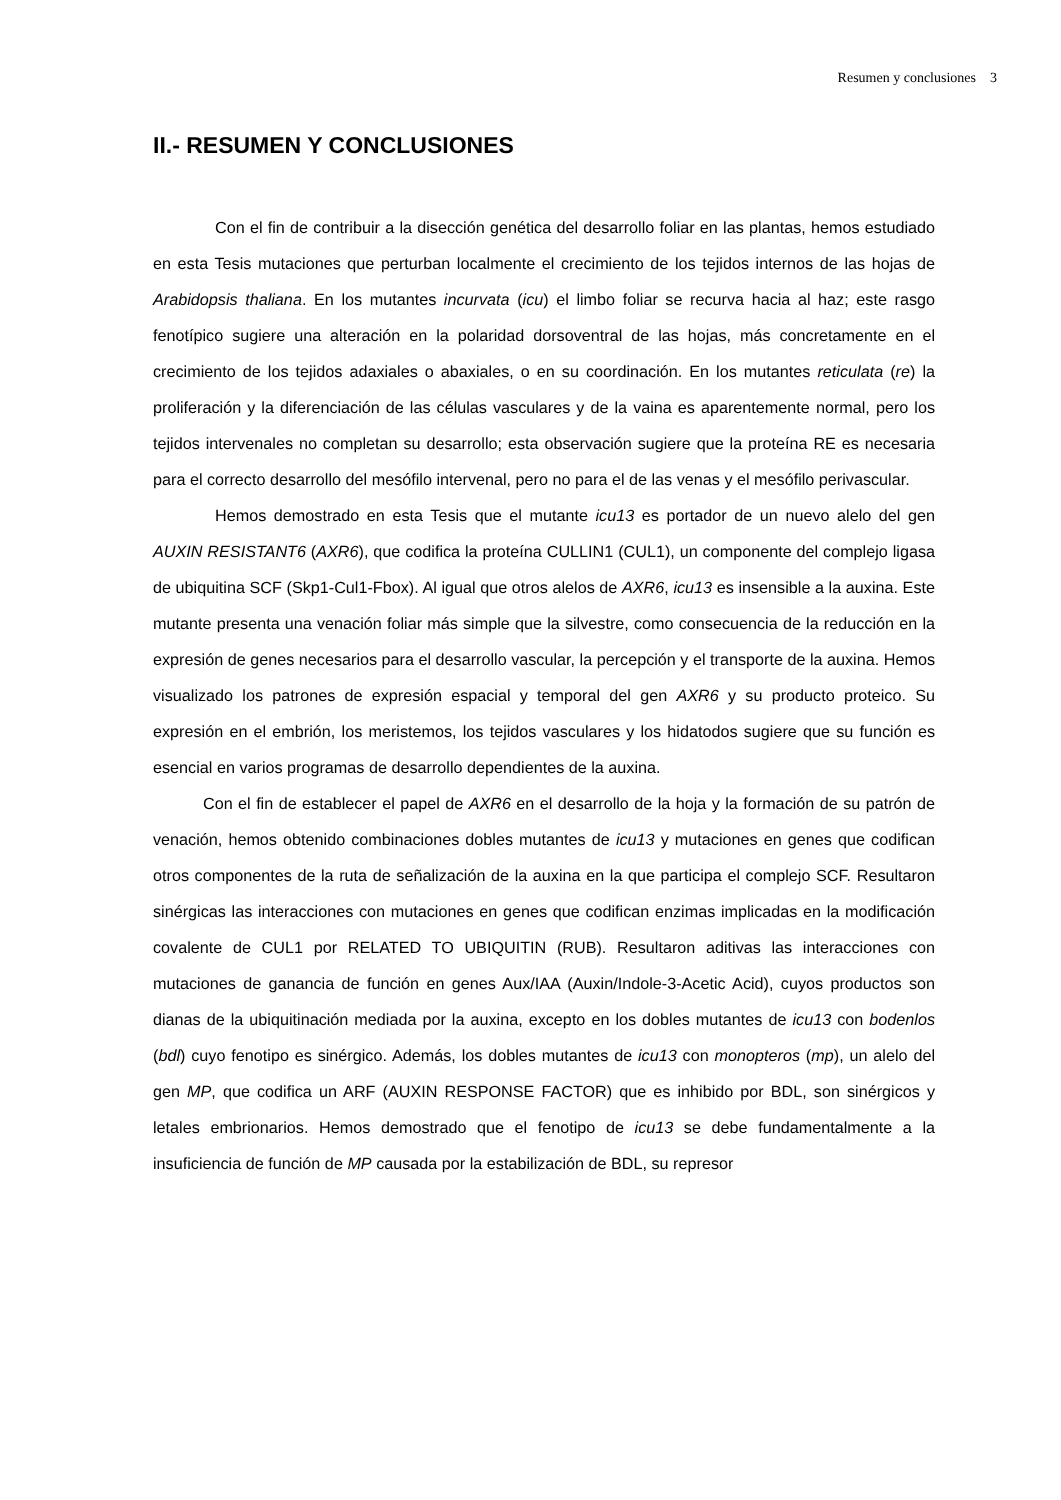Resumen y conclusiones 3
II.- RESUMEN Y CONCLUSIONES
Con el fin de contribuir a la disección genética del desarrollo foliar en las plantas, hemos estudiado en esta Tesis mutaciones que perturban localmente el crecimiento de los tejidos internos de las hojas de Arabidopsis thaliana. En los mutantes incurvata (icu) el limbo foliar se recurva hacia al haz; este rasgo fenotípico sugiere una alteración en la polaridad dorsoventral de las hojas, más concretamente en el crecimiento de los tejidos adaxiales o abaxiales, o en su coordinación. En los mutantes reticulata (re) la proliferación y la diferenciación de las células vasculares y de la vaina es aparentemente normal, pero los tejidos intervenales no completan su desarrollo; esta observación sugiere que la proteína RE es necesaria para el correcto desarrollo del mesófilo intervenal, pero no para el de las venas y el mesófilo perivascular.
Hemos demostrado en esta Tesis que el mutante icu13 es portador de un nuevo alelo del gen AUXIN RESISTANT6 (AXR6), que codifica la proteína CULLIN1 (CUL1), un componente del complejo ligasa de ubiquitina SCF (Skp1-Cul1-Fbox). Al igual que otros alelos de AXR6, icu13 es insensible a la auxina. Este mutante presenta una venación foliar más simple que la silvestre, como consecuencia de la reducción en la expresión de genes necesarios para el desarrollo vascular, la percepción y el transporte de la auxina. Hemos visualizado los patrones de expresión espacial y temporal del gen AXR6 y su producto proteico. Su expresión en el embrión, los meristemos, los tejidos vasculares y los hidatodos sugiere que su función es esencial en varios programas de desarrollo dependientes de la auxina.
Con el fin de establecer el papel de AXR6 en el desarrollo de la hoja y la formación de su patrón de venación, hemos obtenido combinaciones dobles mutantes de icu13 y mutaciones en genes que codifican otros componentes de la ruta de señalización de la auxina en la que participa el complejo SCF. Resultaron sinérgicas las interacciones con mutaciones en genes que codifican enzimas implicadas en la modificación covalente de CUL1 por RELATED TO UBIQUITIN (RUB). Resultaron aditivas las interacciones con mutaciones de ganancia de función en genes Aux/IAA (Auxin/Indole-3-Acetic Acid), cuyos productos son dianas de la ubiquitinación mediada por la auxina, excepto en los dobles mutantes de icu13 con bodenlos (bdl) cuyo fenotipo es sinérgico. Además, los dobles mutantes de icu13 con monopteros (mp), un alelo del gen MP, que codifica un ARF (AUXIN RESPONSE FACTOR) que es inhibido por BDL, son sinérgicos y letales embrionarios. Hemos demostrado que el fenotipo de icu13 se debe fundamentalmente a la insuficiencia de función de MP causada por la estabilización de BDL, su represor